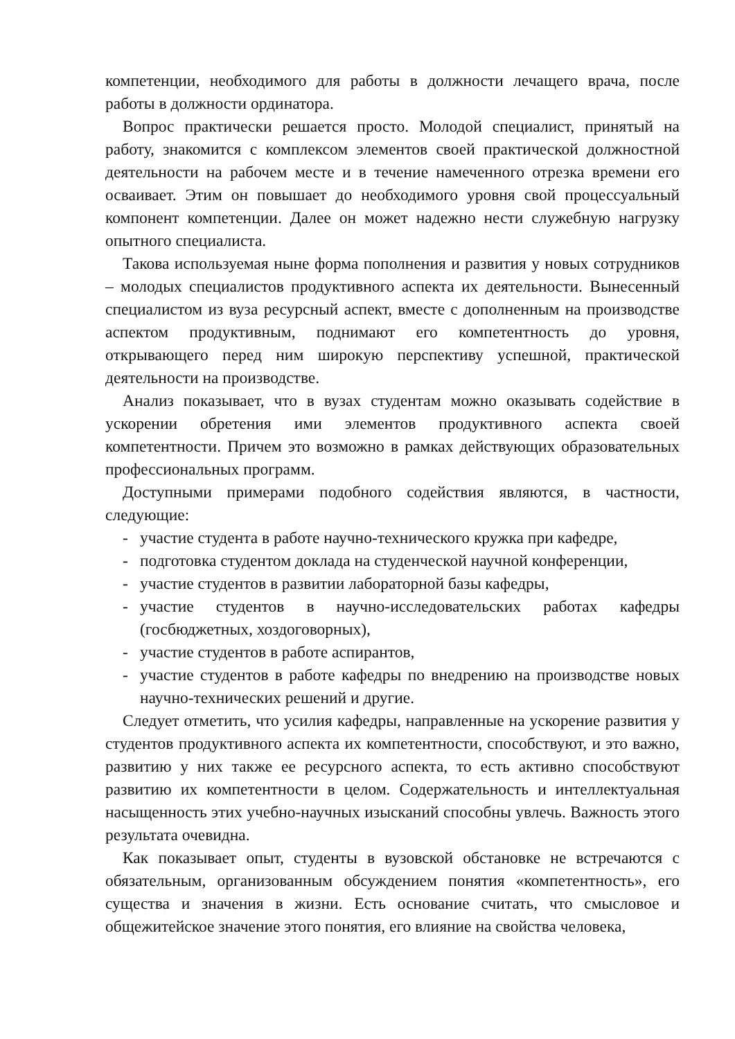компетенции, необходимого для работы в должности лечащего врача, после работы в должности ординатора.
Вопрос практически решается просто. Молодой специалист, принятый на работу, знакомится с комплексом элементов своей практической должностной деятельности на рабочем месте и в течение намеченного отрезка времени его осваивает. Этим он повышает до необходимого уровня свой процессуальный компонент компетенции. Далее он может надежно нести служебную нагрузку опытного специалиста.
Такова используемая ныне форма пополнения и развития у новых сотрудников – молодых специалистов продуктивного аспекта их деятельности. Вынесенный специалистом из вуза ресурсный аспект, вместе с дополненным на производстве аспектом продуктивным, поднимают его компетентность до уровня, открывающего перед ним широкую перспективу успешной, практической деятельности на производстве.
Анализ показывает, что в вузах студентам можно оказывать содействие в ускорении обретения ими элементов продуктивного аспекта своей компетентности. Причем это возможно в рамках действующих образовательных профессиональных программ.
Доступными примерами подобного содействия являются, в частности, следующие:
- участие студента в работе научно-технического кружка при кафедре,
- подготовка студентом доклада на студенческой научной конференции,
- участие студентов в развитии лабораторной базы кафедры,
- участие студентов в научно-исследовательских работах кафедры (госбюджетных, хоздоговорных),
- участие студентов в работе аспирантов,
- участие студентов в работе кафедры по внедрению на производстве новых научно-технических решений и другие.
Следует отметить, что усилия кафедры, направленные на ускорение развития у студентов продуктивного аспекта их компетентности, способствуют, и это важно, развитию у них также ее ресурсного аспекта, то есть активно способствуют развитию их компетентности в целом. Содержательность и интеллектуальная насыщенность этих учебно-научных изысканий способны увлечь. Важность этого результата очевидна.
Как показывает опыт, студенты в вузовской обстановке не встречаются с обязательным, организованным обсуждением понятия «компетентность», его существа и значения в жизни. Есть основание считать, что смысловое и общежитейское значение этого понятия, его влияние на свойства человека,